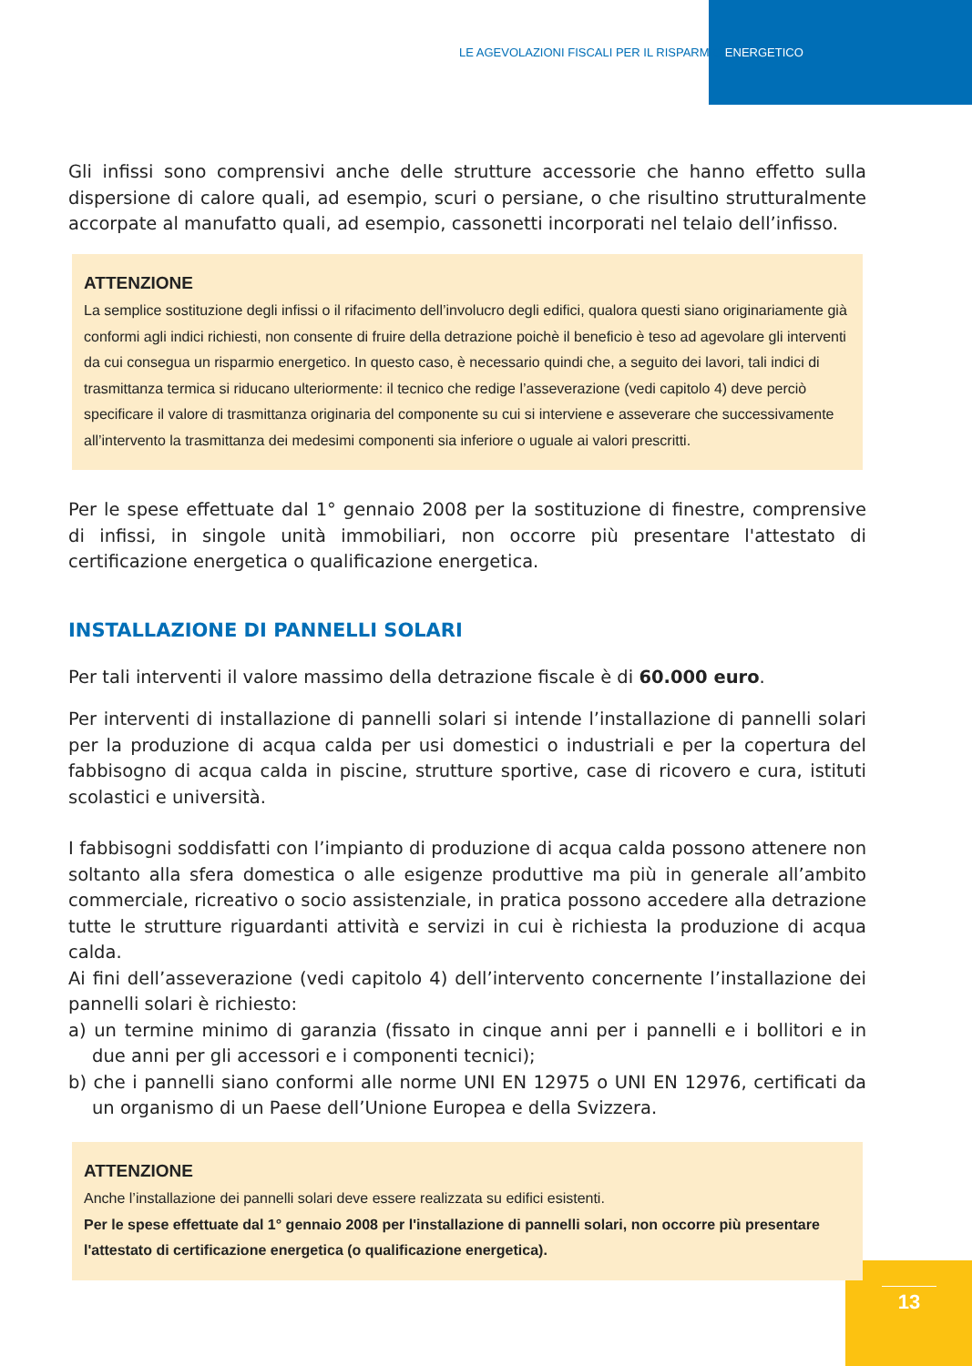LE AGEVOLAZIONI FISCALI PER IL RISPARMIO ENERGETICO
Gli infissi sono comprensivi anche delle strutture accessorie che hanno effetto sulla dispersione di calore quali, ad esempio, scuri o persiane, o che risultino strutturalmente accorpate al manufatto quali, ad esempio, cassonetti incorporati nel telaio dell’infisso.
ATTENZIONE
La semplice sostituzione degli infissi o il rifacimento dell’involucro degli edifici, qualora questi siano originariamente già conformi agli indici richiesti, non consente di fruire della detrazione poichè il beneficio è teso ad agevolare gli interventi da cui consegua un risparmio energetico. In questo caso, è necessario quindi che, a seguito dei lavori, tali indici di trasmittanza termica si riducano ulteriormente: il tecnico che redige l’asseverazione (vedi capitolo 4) deve perciò specificare il valore di trasmittanza originaria del componente su cui si interviene e asseverare che successivamente all’intervento la trasmittanza dei medesimi componenti sia inferiore o uguale ai valori prescritti.
Per le spese effettuate dal 1° gennaio 2008 per la sostituzione di finestre, comprensive di infissi, in singole unità immobiliari, non occorre più presentare l'attestato di certificazione energetica o qualificazione energetica.
INSTALLAZIONE DI PANNELLI SOLARI
Per tali interventi il valore massimo della detrazione fiscale è di 60.000 euro.
Per interventi di installazione di pannelli solari si intende l’installazione di pannelli solari per la produzione di acqua calda per usi domestici o industriali e per la copertura del fabbisogno di acqua calda in piscine, strutture sportive, case di ricovero e cura, istituti scolastici e università.
I fabbisogni soddisfatti con l’impianto di produzione di acqua calda possono attenere non soltanto alla sfera domestica o alle esigenze produttive ma più in generale all’ambito commerciale, ricreativo o socio assistenziale, in pratica possono accedere alla detrazione tutte le strutture riguardanti attività e servizi in cui è richiesta la produzione di acqua calda.
Ai fini dell’asseverazione (vedi capitolo 4) dell’intervento concernente l’installazione dei pannelli solari è richiesto:
a) un termine minimo di garanzia (fissato in cinque anni per i pannelli e i bollitori e in due anni per gli accessori e i componenti tecnici);
b) che i pannelli siano conformi alle norme UNI EN 12975 o UNI EN 12976, certificati da un organismo di un Paese dell’Unione Europea e della Svizzera.
ATTENZIONE
Anche l’installazione dei pannelli solari deve essere realizzata su edifici esistenti.
Per le spese effettuate dal 1° gennaio 2008 per l'installazione di pannelli solari, non occorre più presentare l'attestato di certificazione energetica (o qualificazione energetica).
13